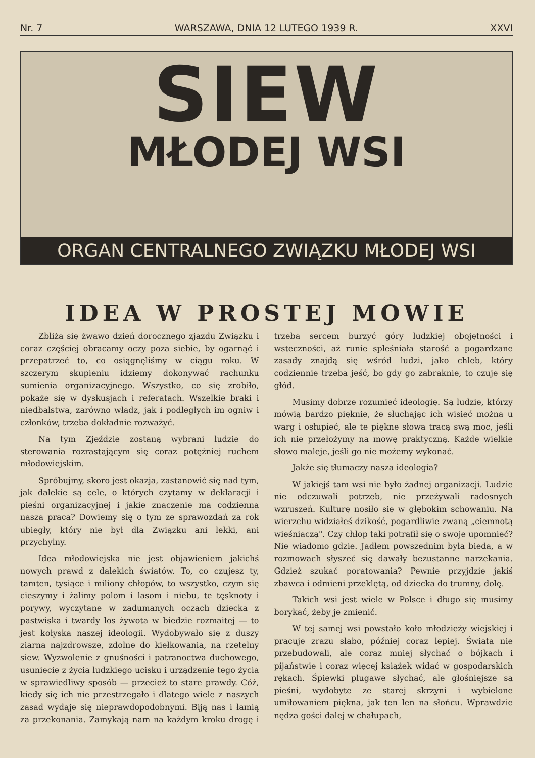Nr. 7 WARSZAWA, DNIA 12 LUTEGO 1939 R. XXVI
SIEW
MŁODEJ WSI
ORGAN CENTRALNEGO ZWIĄZKU MŁODEJ WSI
IDEA W PROSTEJ MOWIE
Zbliża się żwawo dzień dorocznego zjazdu Związku i coraz częściej obracamy oczy poza siebie, by ogarnąć i przepatrzeć to, co osiągnęliśmy w ciągu roku. W szczerym skupieniu idziemy dokonywać rachunku sumienia organizacyjnego. Wszystko, co się zrobiło, pokaże się w dyskusjach i referatach. Wszelkie braki i niedbalstwa, zarówno władz, jak i podległych im ogniw i członków, trzeba dokładnie rozważyć.
Na tym Zjeździe zostaną wybrani ludzie do sterowania rozrastającym się coraz potężniej ruchem młodowiejskim.
Spróbujmy, skoro jest okazja, zastanowić się nad tym, jak dalekie są cele, o których czytamy w deklaracji i pieśni organizacyjnej i jakie znaczenie ma codzienna nasza praca? Dowiemy się o tym ze sprawozdań za rok ubiegły, który nie był dla Związku ani lekki, ani przychylny.
Idea młodowiejska nie jest objawieniem jakichś nowych prawd z dalekich światów. To, co czujesz ty, tamten, tysiące i miliony chłopów, to wszystko, czym się cieszymy i żalimy polom i lasom i niebu, te tęsknoty i porywy, wyczytane w zadumanych oczach dziecka z pastwiska i twardy los żywota w biedzie rozmaitej — to jest kołyska naszej ideologii. Wydobywało się z duszy ziarna najzdrowsze, zdolne do kiełkowania, na rzetelny siew. Wyzwolenie z gnuśności i patranoctwa duchowego, usunięcie z życia ludzkiego ucisku i urządzenie tego życia w sprawiedliwy sposób — przecież to stare prawdy. Cóż, kiedy się ich nie przestrzegało i dlatego wiele z naszych zasad wydaje się nieprawdopodobnymi. Biją nas i łamią za przekonania. Zamykają nam na każdym kroku drogę i trzeba sercem burzyć góry ludzkiej obojętności i wsteczności, aż runie spleśniała starość a pogardzane zasady znajdą się wśród ludzi, jako chleb, który codziennie trzeba jeść, bo gdy go zabraknie, to czuje się głód.
Musimy dobrze rozumieć ideologię. Są ludzie, którzy mówią bardzo pięknie, że słuchając ich wisieć można u warg i osłupieć, ale te piękne słowa tracą swą moc, jeśli ich nie przełożymy na mowę praktyczną. Każde wielkie słowo maleje, jeśli go nie możemy wykonać.
Jakże się tłumaczy nasza ideologia?
W jakiejś tam wsi nie było żadnej organizacji. Ludzie nie odczuwali potrzeb, nie przeżywali radosnych wzruszeń. Kulturę nosiło się w głębokim schowaniu. Na wierzchu widziałeś dzikość, pogardliwie zwaną „ciemnotą wieśniaczą". Czy chłop taki potrafił się o swoje upomnieć? Nie wiadomo gdzie. Jadłem powszednim była bieda, a w rozmowach słyszeć się dawały bezustanne narzekania. Gdzież szukać poratowania? Pewnie przyjdzie jakiś zbawca i odmieni przeklętą, od dziecka do trumny, dolę.
Takich wsi jest wiele w Polsce i długo się musimy borykać, żeby je zmienić.
W tej samej wsi powstało koło młodzieży wiejskiej i pracuje zrazu słabo, później coraz lepiej. Świata nie przebudowali, ale coraz mniej słychać o bójkach i pijaństwie i coraz więcej książek widać w gospodarskich rękach. Śpiewki plugawe słychać, ale głośniejsze są pieśni, wydobyte ze starej skrzyni i wybielone umiłowaniem piękna, jak ten len na słońcu. Wprawdzie nędza gości dalej w chałupach,